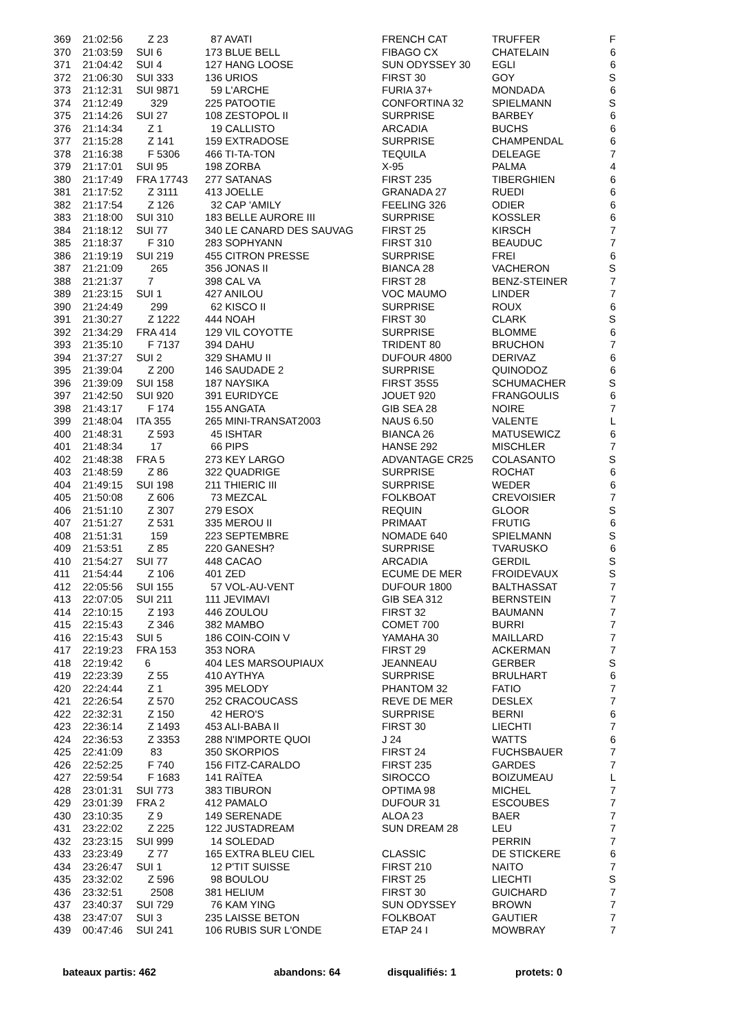| 369 | 21:02:56 | Z 23 | 87 AVATI | FRENCH CAT | TRUFFER | F |
| 370 | 21:03:59 | SUI 6 | 173 BLUE BELL | FIBAGO CX | CHATELAIN | 6 |
| 371 | 21:04:42 | SUI 4 | 127 HANG LOOSE | SUN ODYSSEY 30 | EGLI | 6 |
| 372 | 21:06:30 | SUI 333 | 136 URIOS | FIRST 30 | GOY | S |
| 373 | 21:12:31 | SUI 9871 | 59 L'ARCHE | FURIA 37+ | MONDADA | 6 |
| 374 | 21:12:49 | 329 | 225 PATOOTIE | CONFORTINA 32 | SPIELMANN | S |
| 375 | 21:14:26 | SUI 27 | 108 ZESTOPOL II | SURPRISE | BARBEY | 6 |
| 376 | 21:14:34 | Z 1 | 19 CALLISTO | ARCADIA | BUCHS | 6 |
| 377 | 21:15:28 | Z 141 | 159 EXTRADOSE | SURPRISE | CHAMPENDAL | 6 |
| 378 | 21:16:38 | F 5306 | 466 TI-TA-TON | TEQUILA | DELEAGE | 7 |
| 379 | 21:17:01 | SUI 95 | 198 ZORBA | X-95 | PALMA | 4 |
| 380 | 21:17:49 | FRA 17743 | 277 SATANAS | FIRST 235 | TIBERGHIEN | 6 |
| 381 | 21:17:52 | Z 3111 | 413 JOELLE | GRANADA 27 | RUEDI | 6 |
| 382 | 21:17:54 | Z 126 | 32 CAP 'AMILY | FEELING 326 | ODIER | 6 |
| 383 | 21:18:00 | SUI 310 | 183 BELLE AURORE III | SURPRISE | KOSSLER | 6 |
| 384 | 21:18:12 | SUI 77 | 340 LE CANARD DES SAUVAG | FIRST 25 | KIRSCH | 7 |
| 385 | 21:18:37 | F 310 | 283 SOPHYANN | FIRST 310 | BEAUDUC | 7 |
| 386 | 21:19:19 | SUI 219 | 455 CITRON PRESSE | SURPRISE | FREI | 6 |
| 387 | 21:21:09 | 265 | 356 JONAS II | BIANCA 28 | VACHERON | S |
| 388 | 21:21:37 | 7 | 398 CAL VA | FIRST 28 | BENZ-STEINER | 7 |
| 389 | 21:23:15 | SUI 1 | 427 ANILOU | VOC MAUMO | LINDER | 7 |
| 390 | 21:24:49 | 299 | 62 KISCO II | SURPRISE | ROUX | 6 |
| 391 | 21:30:27 | Z 1222 | 444 NOAH | FIRST 30 | CLARK | S |
| 392 | 21:34:29 | FRA 414 | 129 VIL COYOTTE | SURPRISE | BLOMME | 6 |
| 393 | 21:35:10 | F 7137 | 394 DAHU | TRIDENT 80 | BRUCHON | 7 |
| 394 | 21:37:27 | SUI 2 | 329 SHAMU II | DUFOUR 4800 | DERIVAZ | 6 |
| 395 | 21:39:04 | Z 200 | 146 SAUDADE 2 | SURPRISE | QUINODOZ | 6 |
| 396 | 21:39:09 | SUI 158 | 187 NAYSIKA | FIRST 35S5 | SCHUMACHER | S |
| 397 | 21:42:50 | SUI 920 | 391 EURIDYCE | JOUET 920 | FRANGOULIS | 6 |
| 398 | 21:43:17 | F 174 | 155 ANGATA | GIB SEA 28 | NOIRE | 7 |
| 399 | 21:48:04 | ITA 355 | 265 MINI-TRANSAT2003 | NAUS 6.50 | VALENTE | L |
| 400 | 21:48:31 | Z 593 | 45 ISHTAR | BIANCA 26 | MATUSEWICZ | 6 |
| 401 | 21:48:34 | 17 | 66 PIPS | HANSE 292 | MISCHLER | 7 |
| 402 | 21:48:38 | FRA 5 | 273 KEY LARGO | ADVANTAGE CR25 | COLASANTO | S |
| 403 | 21:48:59 | Z 86 | 322 QUADRIGE | SURPRISE | ROCHAT | 6 |
| 404 | 21:49:15 | SUI 198 | 211 THIERIC III | SURPRISE | WEDER | 6 |
| 405 | 21:50:08 | Z 606 | 73 MEZCAL | FOLKBOAT | CREVOISIER | 7 |
| 406 | 21:51:10 | Z 307 | 279 ESOX | REQUIN | GLOOR | S |
| 407 | 21:51:27 | Z 531 | 335 MEROU II | PRIMAAT | FRUTIG | 6 |
| 408 | 21:51:31 | 159 | 223 SEPTEMBRE | NOMADE 640 | SPIELMANN | S |
| 409 | 21:53:51 | Z 85 | 220 GANESH? | SURPRISE | TVARUSKO | 6 |
| 410 | 21:54:27 | SUI 77 | 448 CACAO | ARCADIA | GERDIL | S |
| 411 | 21:54:44 | Z 106 | 401 ZED | ECUME DE MER | FROIDEVAUX | S |
| 412 | 22:05:56 | SUI 155 | 57 VOL-AU-VENT | DUFOUR 1800 | BALTHASSAT | 7 |
| 413 | 22:07:05 | SUI 211 | 111 JEVIMAVI | GIB SEA 312 | BERNSTEIN | 7 |
| 414 | 22:10:15 | Z 193 | 446 ZOULOU | FIRST 32 | BAUMANN | 7 |
| 415 | 22:15:43 | Z 346 | 382 MAMBO | COMET 700 | BURRI | 7 |
| 416 | 22:15:43 | SUI 5 | 186 COIN-COIN V | YAMAHA 30 | MAILLARD | 7 |
| 417 | 22:19:23 | FRA 153 | 353 NORA | FIRST 29 | ACKERMAN | 7 |
| 418 | 22:19:42 | 6 | 404 LES MARSOUPIAUX | JEANNEAU | GERBER | S |
| 419 | 22:23:39 | Z 55 | 410 AYTHYA | SURPRISE | BRULHART | 6 |
| 420 | 22:24:44 | Z 1 | 395 MELODY | PHANTOM 32 | FATIO | 7 |
| 421 | 22:26:54 | Z 570 | 252 CRACOUCASS | REVE DE MER | DESLEX | 7 |
| 422 | 22:32:31 | Z 150 | 42 HERO'S | SURPRISE | BERNI | 6 |
| 423 | 22:36:14 | Z 1493 | 453 ALI-BABA II | FIRST 30 | LIECHTI | 7 |
| 424 | 22:36:53 | Z 3353 | 288 N'IMPORTE QUOI | J 24 | WATTS | 6 |
| 425 | 22:41:09 | 83 | 350 SKORPIOS | FIRST 24 | FUCHSBAUER | 7 |
| 426 | 22:52:25 | F 740 | 156 FITZ-CARALDO | FIRST 235 | GARDES | 7 |
| 427 | 22:59:54 | F 1683 | 141 RAÏTEA | SIROCCO | BOIZUMEAU | L |
| 428 | 23:01:31 | SUI 773 | 383 TIBURON | OPTIMA 98 | MICHEL | 7 |
| 429 | 23:01:39 | FRA 2 | 412 PAMALO | DUFOUR 31 | ESCOUBES | 7 |
| 430 | 23:10:35 | Z 9 | 149 SERENADE | ALOA 23 | BAER | 7 |
| 431 | 23:22:02 | Z 225 | 122 JUSTADREAM | SUN DREAM 28 | LEU | 7 |
| 432 | 23:23:15 | SUI 999 | 14 SOLEDAD | | PERRIN | 7 |
| 433 | 23:23:49 | Z 77 | 165 EXTRA BLEU CIEL | CLASSIC | DE STICKERE | 6 |
| 434 | 23:26:47 | SUI 1 | 12 P'TIT SUISSE | FIRST 210 | NAITO | 7 |
| 435 | 23:32:02 | Z 596 | 98 BOULOU | FIRST 25 | LIECHTI | S |
| 436 | 23:32:51 | 2508 | 381 HELIUM | FIRST 30 | GUICHARD | 7 |
| 437 | 23:40:37 | SUI 729 | 76 KAM YING | SUN ODYSSEY | BROWN | 7 |
| 438 | 23:47:07 | SUI 3 | 235 LAISSE BETON | FOLKBOAT | GAUTIER | 7 |
| 439 | 00:47:46 | SUI 241 | 106 RUBIS SUR L'ONDE | ETAP 24 I | MOWBRAY | 7 |
bateaux partis: 462 abandons: 64 disqualifiés: 1 protets: 0